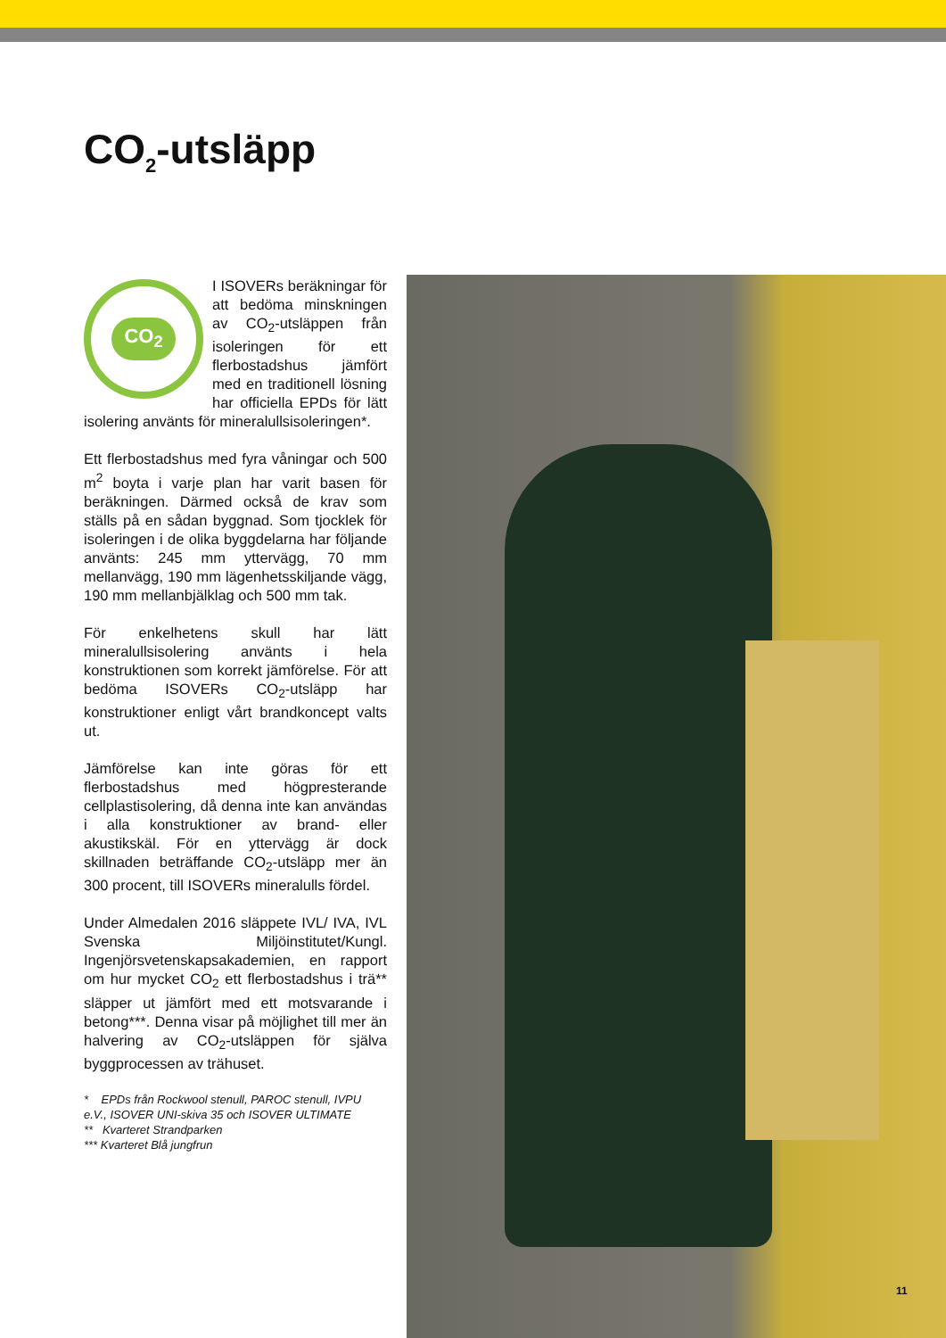CO<sub>2</sub>-utsläpp
CO<sub>2</sub>
I ISOVERs beräkningar för att bedöma minskningen av CO<sub>2</sub>-utsläppen från isoleringen för ett flerbostadshus jämfört med en traditionell lösning har officiella EPDs för lätt isolering använts för mineralullsisoleringen*.
Ett flerbostadshus med fyra våningar och 500 m<sup>2</sup> boyta i varje plan har varit basen för beräkningen. Därmed också de krav som ställs på en sådan byggnad. Som tjocklek för isoleringen i de olika byggdelarna har följande använts: 245 mm yttervägg, 70 mm mellanvägg, 190 mm lägenhetsskiljande vägg, 190 mm mellanbjälklag och 500 mm tak.
För enkelhetens skull har lätt mineralullsisolering använts i hela konstruktionen som korrekt jämförelse. För att bedöma ISOVERs CO<sub>2</sub>-utsläpp har konstruktioner enligt vårt brandkoncept valts ut.
Jämförelse kan inte göras för ett flerbostadshus med högpresterande cellplastisolering, då denna inte kan användas i alla konstruktioner av brand- eller akustikskäl. För en yttervägg är dock skillnaden beträffande CO<sub>2</sub>-utsläpp mer än 300 procent, till ISOVERs mineralulls fördel.
Under Almedalen 2016 släppete IVL/ IVA, IVL Svenska Miljöinstitutet/Kungl. Ingenjörsvetenskapsakademien, en rapport om hur mycket CO<sub>2</sub> ett flerbostadshus i trä** släpper ut jämfört med ett motsvarande i betong***. Denna visar på möjlighet till mer än halvering av CO<sub>2</sub>-utsläppen för själva byggprocessen av trähuset.
* EPDs från Rockwool stenull, PAROC stenull, IVPU e.V., ISOVER UNI-skiva 35 och ISOVER ULTIMATE
** Kvarteret Strandparken
*** Kvarteret Blå jungfrun
11